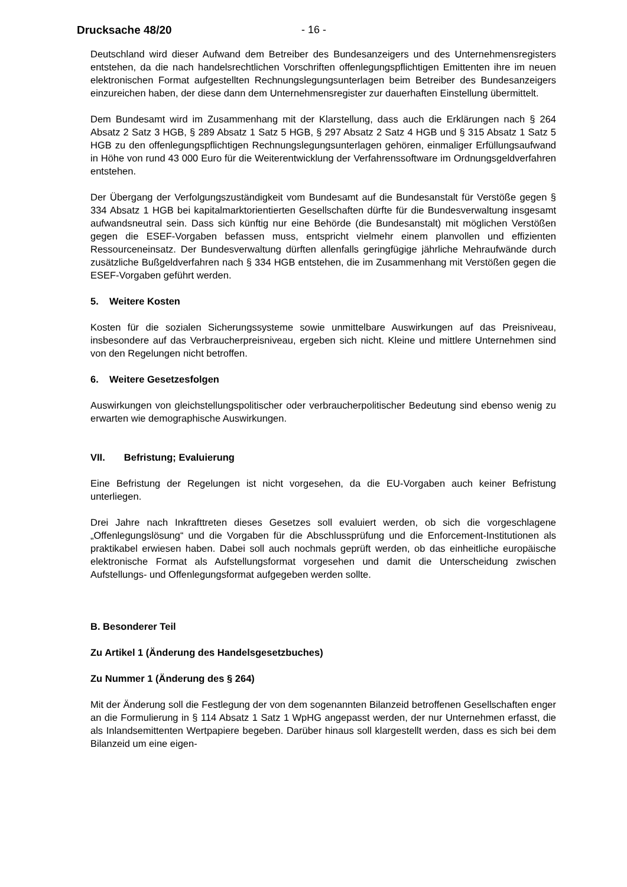Drucksache 48/20 - 16 -
Deutschland wird dieser Aufwand dem Betreiber des Bundesanzeigers und des Unternehmensregisters entstehen, da die nach handelsrechtlichen Vorschriften offenlegungspflichtigen Emittenten ihre im neuen elektronischen Format aufgestellten Rechnungslegungsunterlagen beim Betreiber des Bundesanzeigers einzureichen haben, der diese dann dem Unternehmensregister zur dauerhaften Einstellung übermittelt.
Dem Bundesamt wird im Zusammenhang mit der Klarstellung, dass auch die Erklärungen nach § 264 Absatz 2 Satz 3 HGB, § 289 Absatz 1 Satz 5 HGB, § 297 Absatz 2 Satz 4 HGB und § 315 Absatz 1 Satz 5 HGB zu den offenlegungspflichtigen Rechnungslegungsunterlagen gehören, einmaliger Erfüllungsaufwand in Höhe von rund 43 000 Euro für die Weiterentwicklung der Verfahrenssoftware im Ordnungsgeldverfahren entstehen.
Der Übergang der Verfolgungszuständigkeit vom Bundesamt auf die Bundesanstalt für Verstöße gegen § 334 Absatz 1 HGB bei kapitalmarktorientierten Gesellschaften dürfte für die Bundesverwaltung insgesamt aufwandsneutral sein. Dass sich künftig nur eine Behörde (die Bundesanstalt) mit möglichen Verstößen gegen die ESEF-Vorgaben befassen muss, entspricht vielmehr einem planvollen und effizienten Ressourceneinsatz. Der Bundesverwaltung dürften allenfalls geringfügige jährliche Mehraufwände durch zusätzliche Bußgeldverfahren nach § 334 HGB entstehen, die im Zusammenhang mit Verstößen gegen die ESEF-Vorgaben geführt werden.
5. Weitere Kosten
Kosten für die sozialen Sicherungssysteme sowie unmittelbare Auswirkungen auf das Preisniveau, insbesondere auf das Verbraucherpreisniveau, ergeben sich nicht. Kleine und mittlere Unternehmen sind von den Regelungen nicht betroffen.
6. Weitere Gesetzesfolgen
Auswirkungen von gleichstellungspolitischer oder verbraucherpolitischer Bedeutung sind ebenso wenig zu erwarten wie demographische Auswirkungen.
VII. Befristung; Evaluierung
Eine Befristung der Regelungen ist nicht vorgesehen, da die EU-Vorgaben auch keiner Befristung unterliegen.
Drei Jahre nach Inkrafttreten dieses Gesetzes soll evaluiert werden, ob sich die vorgeschlagene „Offenlegungslösung“ und die Vorgaben für die Abschlussprüfung und die Enforcement-Institutionen als praktikabel erwiesen haben. Dabei soll auch nochmals geprüft werden, ob das einheitliche europäische elektronische Format als Aufstellungsformat vorgesehen und damit die Unterscheidung zwischen Aufstellungs- und Offenlegungsformat aufgegeben werden sollte.
B. Besonderer Teil
Zu Artikel 1 (Änderung des Handelsgesetzbuches)
Zu Nummer 1 (Änderung des § 264)
Mit der Änderung soll die Festlegung der von dem sogenannten Bilanzeid betroffenen Gesellschaften enger an die Formulierung in § 114 Absatz 1 Satz 1 WpHG angepasst werden, der nur Unternehmen erfasst, die als Inlandsemittenten Wertpapiere begeben. Darüber hinaus soll klargestellt werden, dass es sich bei dem Bilanzeid um eine eigen-